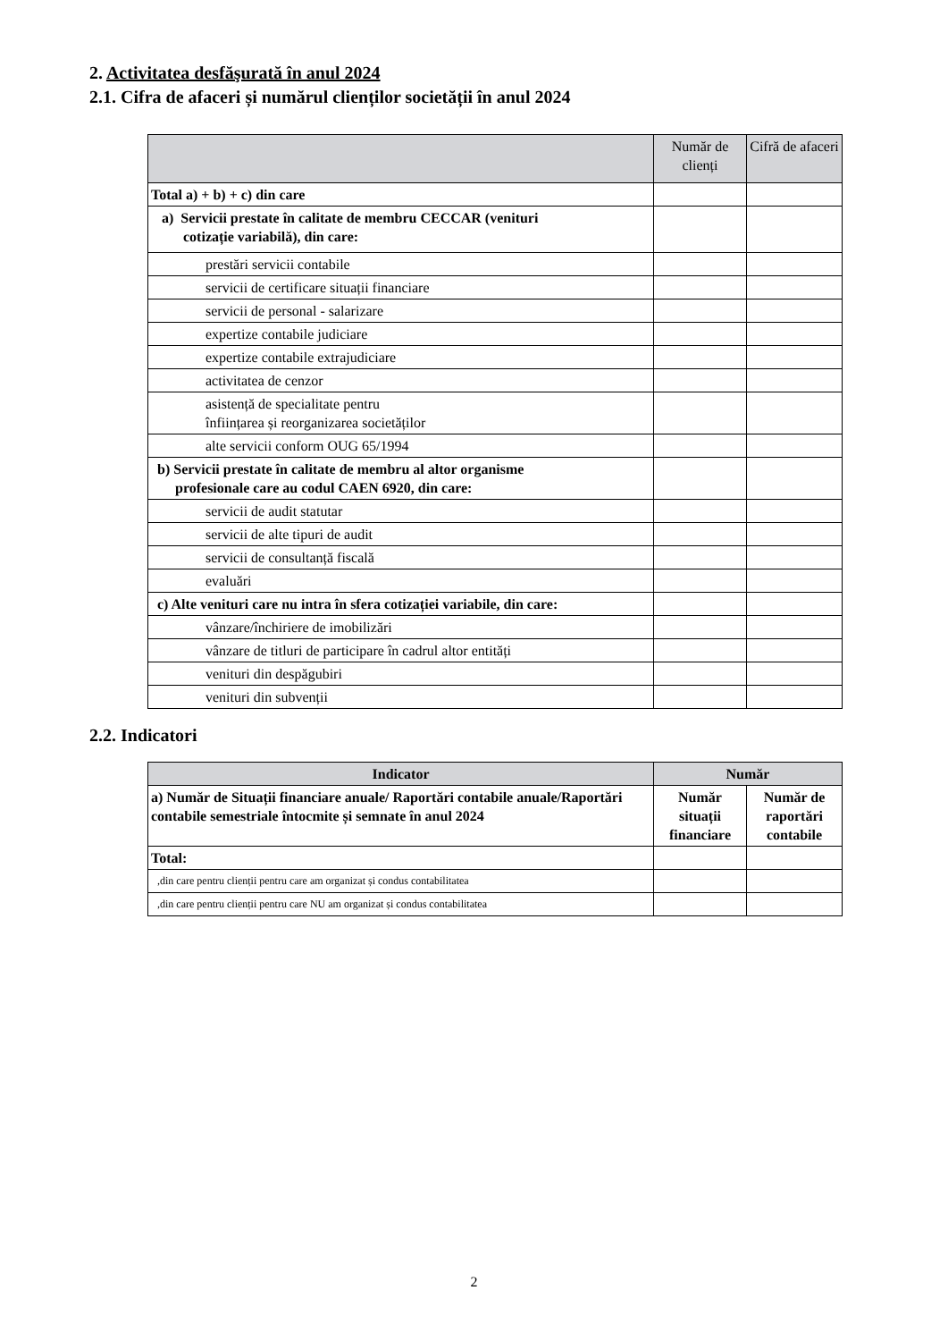2. Activitatea desfăşurată în anul 2024
2.1. Cifra de afaceri și numărul clienților societății în anul 2024
| | Număr de clienți | Cifră de afaceri |
| --- | --- | --- |
| Total a) + b) + c) din care | | |
| a) Servicii prestate în calitate de membru CECCAR (venituri cotizație variabilă), din care: | | |
| prestări servicii contabile | | |
| servicii de certificare situații financiare | | |
| servicii de personal - salarizare | | |
| expertize contabile judiciare | | |
| expertize contabile extrajudiciare | | |
| activitatea de cenzor | | |
| asistență de specialitate pentru înființarea și reorganizarea societăților | | |
| alte servicii conform OUG 65/1994 | | |
| b) Servicii prestate în calitate de membru al altor organisme profesionale care au codul CAEN 6920, din care: | | |
| servicii de audit statutar | | |
| servicii de alte tipuri de audit | | |
| servicii de consultanță fiscală | | |
| evaluări | | |
| c) Alte venituri care nu intra în sfera cotizației variabile, din care: | | |
| vânzare/închiriere de imobilizări | | |
| vânzare de titluri de participare în cadrul altor entități | | |
| venituri din despăgubiri | | |
| venituri din subvenții | | |
2.2. Indicatori
| Indicator | Număr | |
| --- | --- | --- |
| a) Număr de Situații financiare anuale/ Raportări contabile anuale/Raportări contabile semestriale întocmite și semnate în anul 2024 | Număr situații financiare | Număr de raportări contabile |
| Total: | | |
| ,din care pentru clienții pentru care am organizat și condus contabilitatea | | |
| ,din care pentru clienții pentru care NU am organizat și condus contabilitatea | | |
2